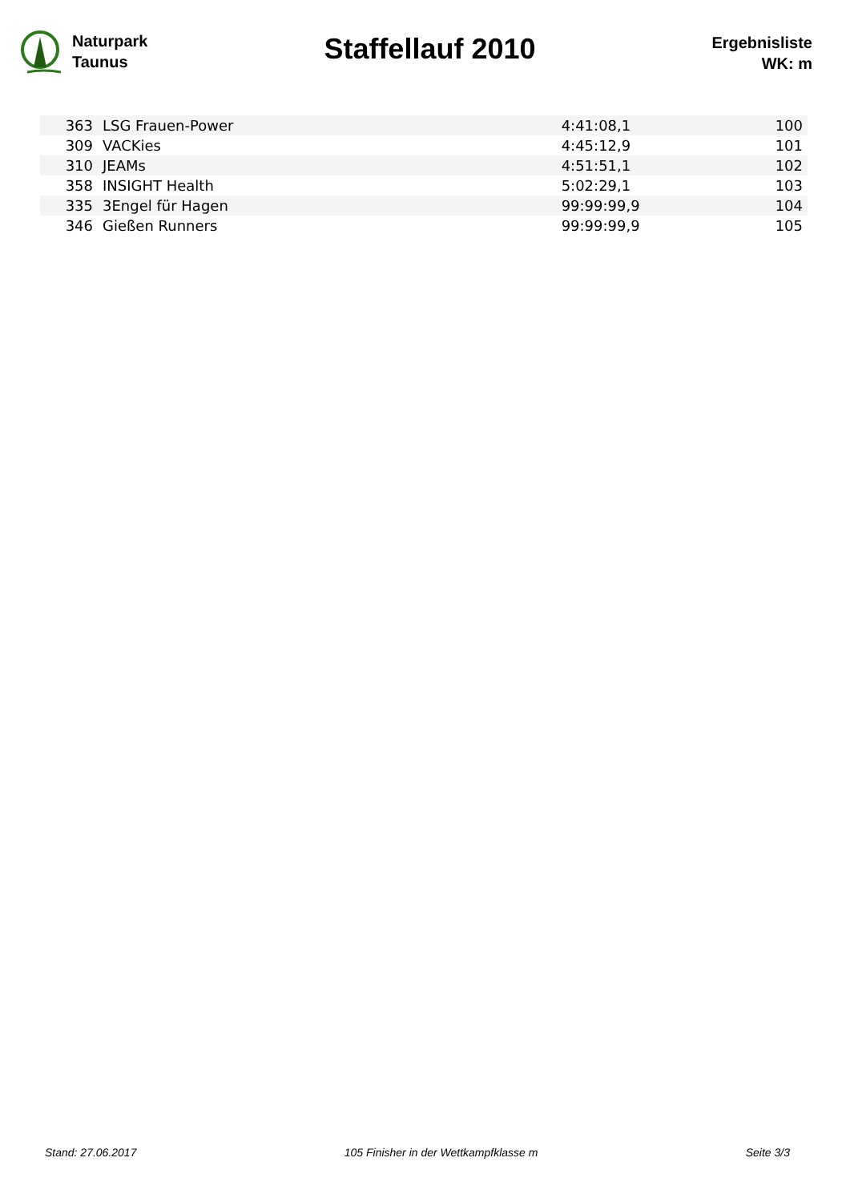Naturpark
Taunus
Staffellauf 2010
Ergebnisliste
WK: m
| 363 | LSG Frauen-Power | 4:41:08,1 | 100 |
| 309 | VACKies | 4:45:12,9 | 101 |
| 310 | JEAMs | 4:51:51,1 | 102 |
| 358 | INSIGHT Health | 5:02:29,1 | 103 |
| 335 | 3Engel für Hagen | 99:99:99,9 | 104 |
| 346 | Gießen Runners | 99:99:99,9 | 105 |
Stand: 27.06.2017 105 Finisher in der Wettkampfklasse m Seite 3/3